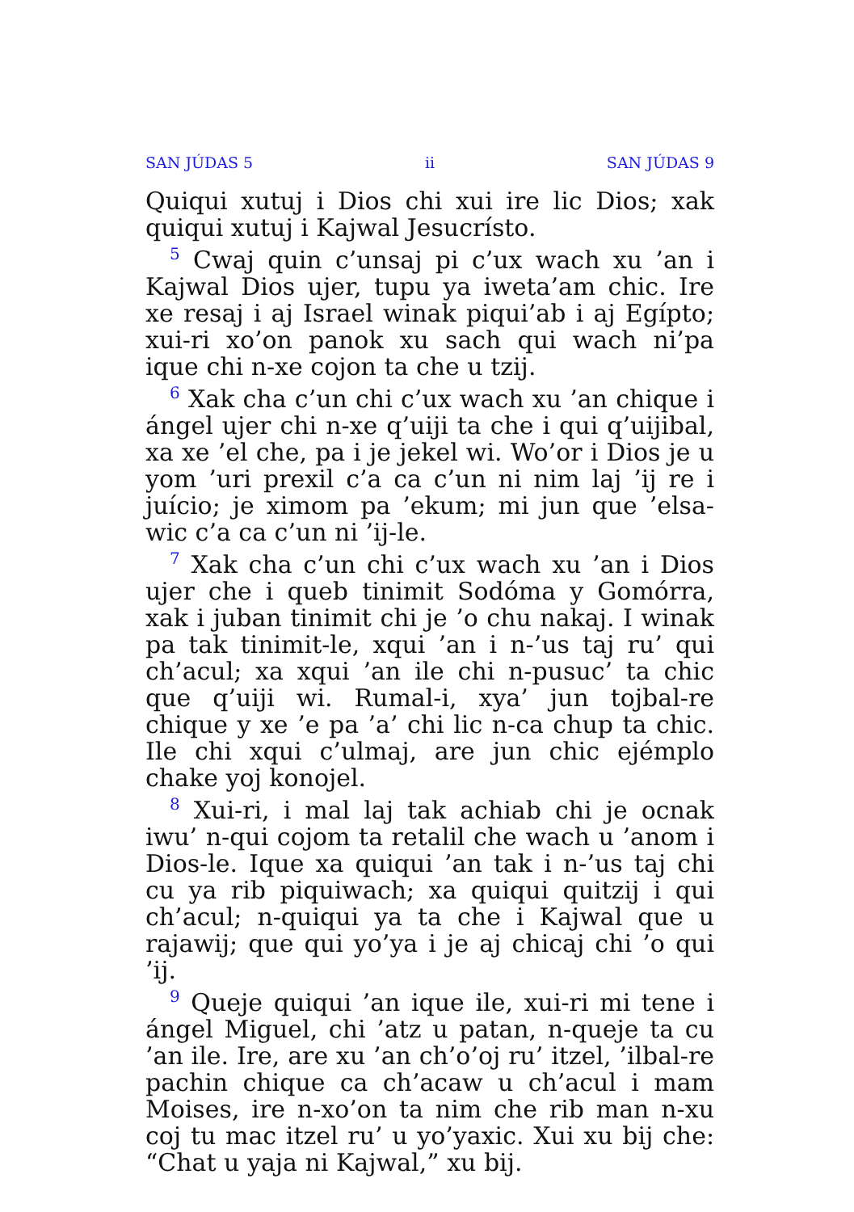SAN JÚDAS 5 ii SAN JÚDAS 9
Quiqui xutuj i Dios chi xui ire lic Dios; xak quiqui xutuj i Kajwal Jesucrísto.
<sup>5</sup> Cwaj quin c’unsaj pi c’ux wach xu ’an i Kajwal Dios ujer, tupu ya iweta’am chic. Ire xe resaj i aj Israel winak piqui’ab i aj Egípto; xui-ri xo’on panok xu sach qui wach ni’pa ique chi n-xe cojon ta che u tzij.
<sup>6</sup> Xak cha c’un chi c’ux wach xu ’an chique i ángel ujer chi n-xe q’uiji ta che i qui q’uijibal, xa xe ’el che, pa i je jekel wi. Wo’or i Dios je u yom ’uri prexil c’a ca c’un ni nim laj ’ij re i juício; je ximom pa ’ekum; mi jun que ’elsa-wic c’a ca c’un ni ’ij-le.
<sup>7</sup> Xak cha c’un chi c’ux wach xu ’an i Dios ujer che i queb tinimit Sodóma y Gomórra, xak i juban tinimit chi je ’o chu nakaj. I winak pa tak tinimit-le, xqui ’an i n-’us taj ru’ qui ch’acul; xa xqui ’an ile chi n-pusuc’ ta chic que q’uiji wi. Rumal-i, xya’ jun tojbal-re chique y xe ’e pa ’a’ chi lic n-ca chup ta chic. Ile chi xqui c’ulmaj, are jun chic ejémplo chake yoj konojel.
<sup>8</sup> Xui-ri, i mal laj tak achiab chi je ocnak iwu’ n-qui cojom ta retalil che wach u ’anom i Dios-le. Ique xa quiqui ’an tak i n-’us taj chi cu ya rib piquiwach; xa quiqui quitzij i qui ch’acul; n-quiqui ya ta che i Kajwal que u rajawij; que qui yo’ya i je aj chicaj chi ’o qui ’ij.
<sup>9</sup> Queje quiqui ’an ique ile, xui-ri mi tene i ángel Miguel, chi ’atz u patan, n-queje ta cu ’an ile. Ire, are xu ’an ch’o’oj ru’ itzel, ’ilbal-re pachin chique ca ch’acaw u ch’acul i mam Moises, ire n-xo’on ta nim che rib man n-xu coj tu mac itzel ru’ u yo’yaxic. Xui xu bij che: “Chat u yaja ni Kajwal,” xu bij.